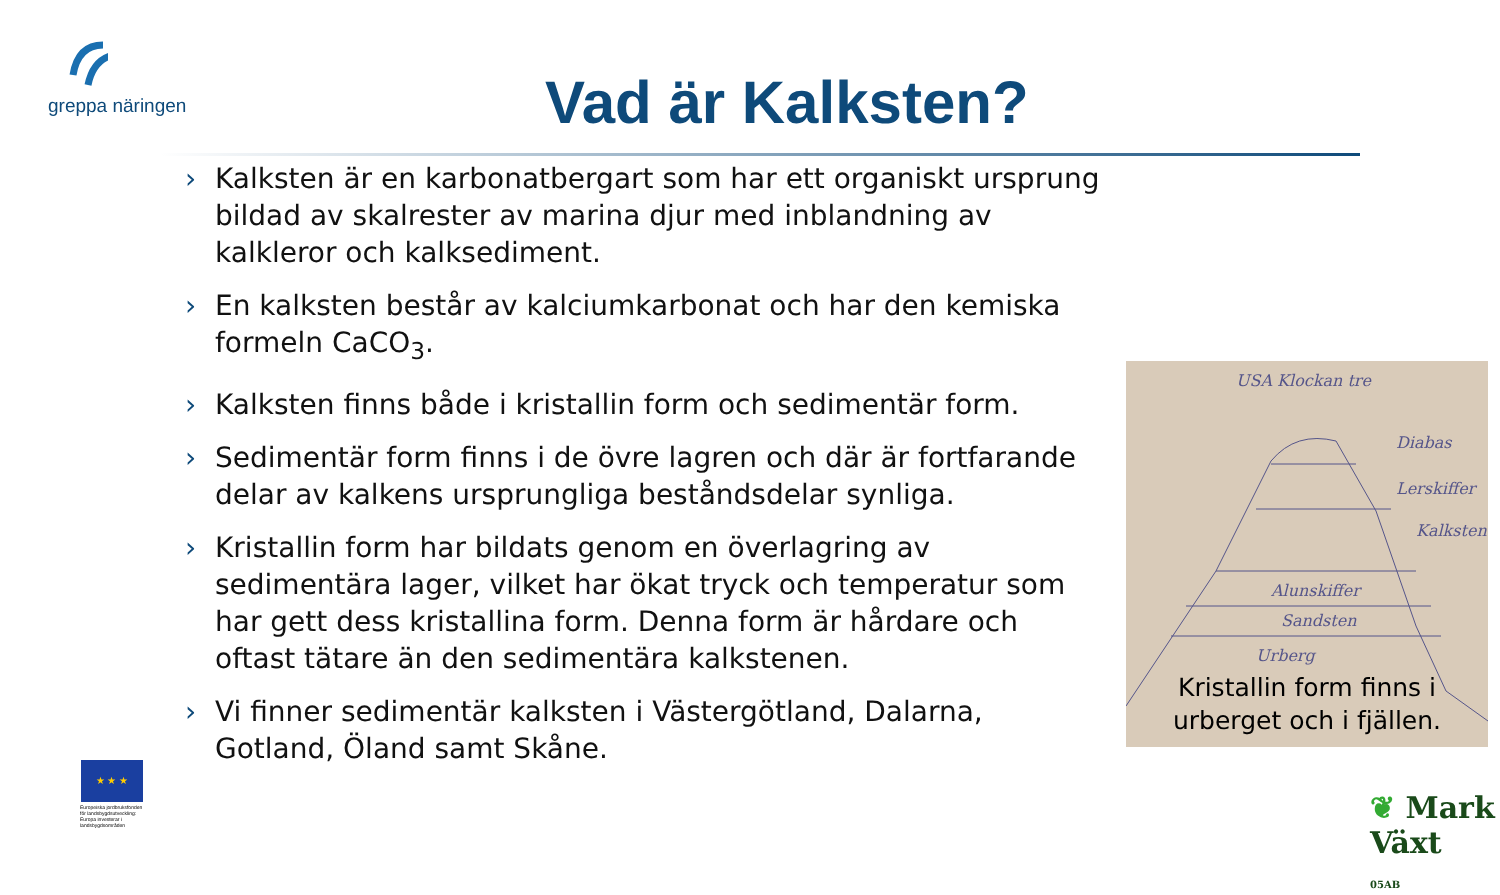greppa näringen Vad är Kalksten?
› Kalksten är en karbonatbergart som har ett organiskt ursprung bildad av skalrester av marina djur med inblandning av kalkleror och kalksediment.
› En kalksten består av kalciumkarbonat och har den kemiska formeln CaCO<sub>3</sub>.
› Kalksten finns både i kristallin form och sedimentär form.
› Sedimentär form finns i de övre lagren och där är fortfarande delar av kalkens ursprungliga beståndsdelar synliga.
› Kristallin form har bildats genom en överlagring av sedimentära lager, vilket har ökat tryck och temperatur som har gett dess kristallina form. Denna form är hårdare och oftast tätare än den sedimentära kalkstenen.
› Vi finner sedimentär kalksten i Västergötland, Dalarna, Gotland, Öland samt Skåne.
USA Klockan tre
Diabas
Lerskiffer
Kalksten
Alunskiffer
Sandsten
Urberg
Kristallin form finns i urberget och i fjällen.
★ ★ ★
Europeiska jordbruksfonden för landsbygdsutveckling: Europa investerar i landsbygdsområden
❦ Mark Växt
05AB